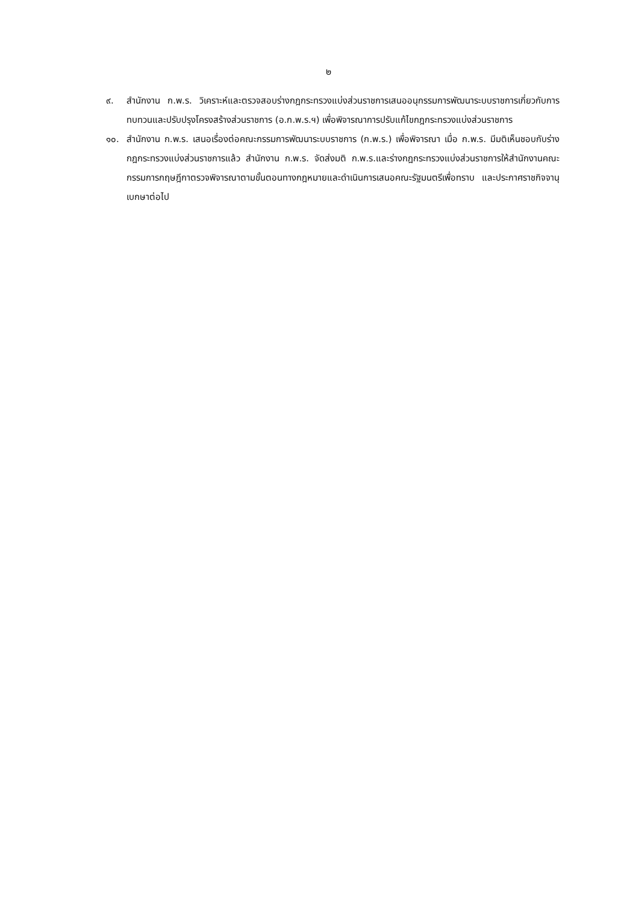๒
๙. สำนักงาน ก.พ.ร. วิเคราะห์และตรวจสอบร่างกฎกระทรวงแบ่งส่วนราชการเสนออนุกรรมการพัฒนาระบบราชการเกี่ยวกับการทบทวนและปรับปรุงโครงสร้างส่วนราชการ (อ.ก.พ.ร.ฯ) เพื่อพิจารณาการปรับแก้ไขกฎกระทรวงแบ่งส่วนราชการ
๑๐. สำนักงาน ก.พ.ร. เสนอเรื่องต่อคณะกรรมการพัฒนาระบบราชการ (ก.พ.ร.) เพื่อพิจารณา เมื่อ ก.พ.ร. มีมติเห็นชอบกับร่างกฎกระทรวงแบ่งส่วนราชการแล้ว สำนักงาน ก.พ.ร. จัดส่งมติ ก.พ.ร.และร่างกฎกระทรวงแบ่งส่วนราชการให้สำนักงานคณะกรรมการกฤษฎีกาตรวจพิจารณาตามขั้นตอนทางกฎหมายและดำเนินการเสนอคณะรัฐมนตรีเพื่อทราบ และประกาศราชกิจจานุเบกษาต่อไป